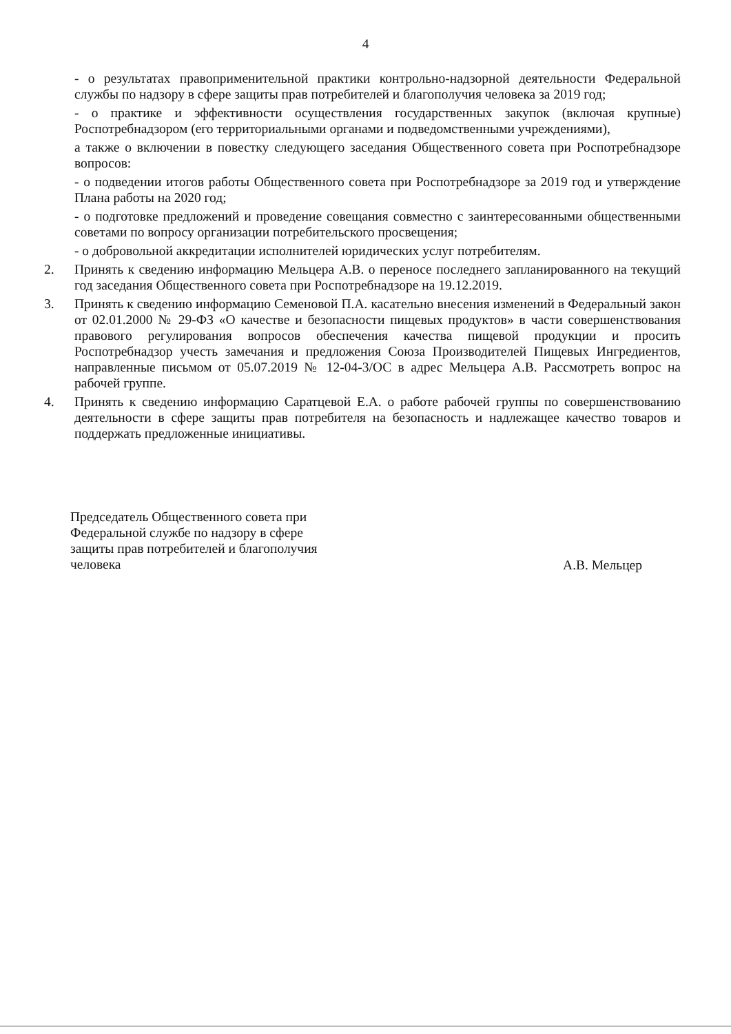4
- о результатах правоприменительной практики контрольно-надзорной деятельности Федеральной службы по надзору в сфере защиты прав потребителей и благополучия человека за 2019 год;
- о практике и эффективности осуществления государственных закупок (включая крупные) Роспотребнадзором (его территориальными органами и подведомственными учреждениями),
а также о включении в повестку следующего заседания Общественного совета при Роспотребнадзоре вопросов:
- о подведении итогов работы Общественного совета при Роспотребнадзоре за 2019 год и утверждение Плана работы на 2020 год;
- о подготовке предложений и проведение совещания совместно с заинтересованными общественными советами по вопросу организации потребительского просвещения;
- о добровольной аккредитации исполнителей юридических услуг потребителям.
2. Принять к сведению информацию Мельцера А.В. о переносе последнего запланированного на текущий год заседания Общественного совета при Роспотребнадзоре на 19.12.2019.
3. Принять к сведению информацию Семеновой П.А. касательно внесения изменений в Федеральный закон от 02.01.2000 № 29-ФЗ «О качестве и безопасности пищевых продуктов» в части совершенствования правового регулирования вопросов обеспечения качества пищевой продукции и просить Роспотребнадзор учесть замечания и предложения Союза Производителей Пищевых Ингредиентов, направленные письмом от 05.07.2019 № 12-04-3/ОС в адрес Мельцера А.В. Рассмотреть вопрос на рабочей группе.
4. Принять к сведению информацию Саратцевой Е.А. о работе рабочей группы по совершенствованию деятельности в сфере защиты прав потребителя на безопасность и надлежащее качество товаров и поддержать предложенные инициативы.
Председатель Общественного совета при Федеральной службе по надзору в сфере защиты прав потребителей и благополучия человека
А.В. Мельцер